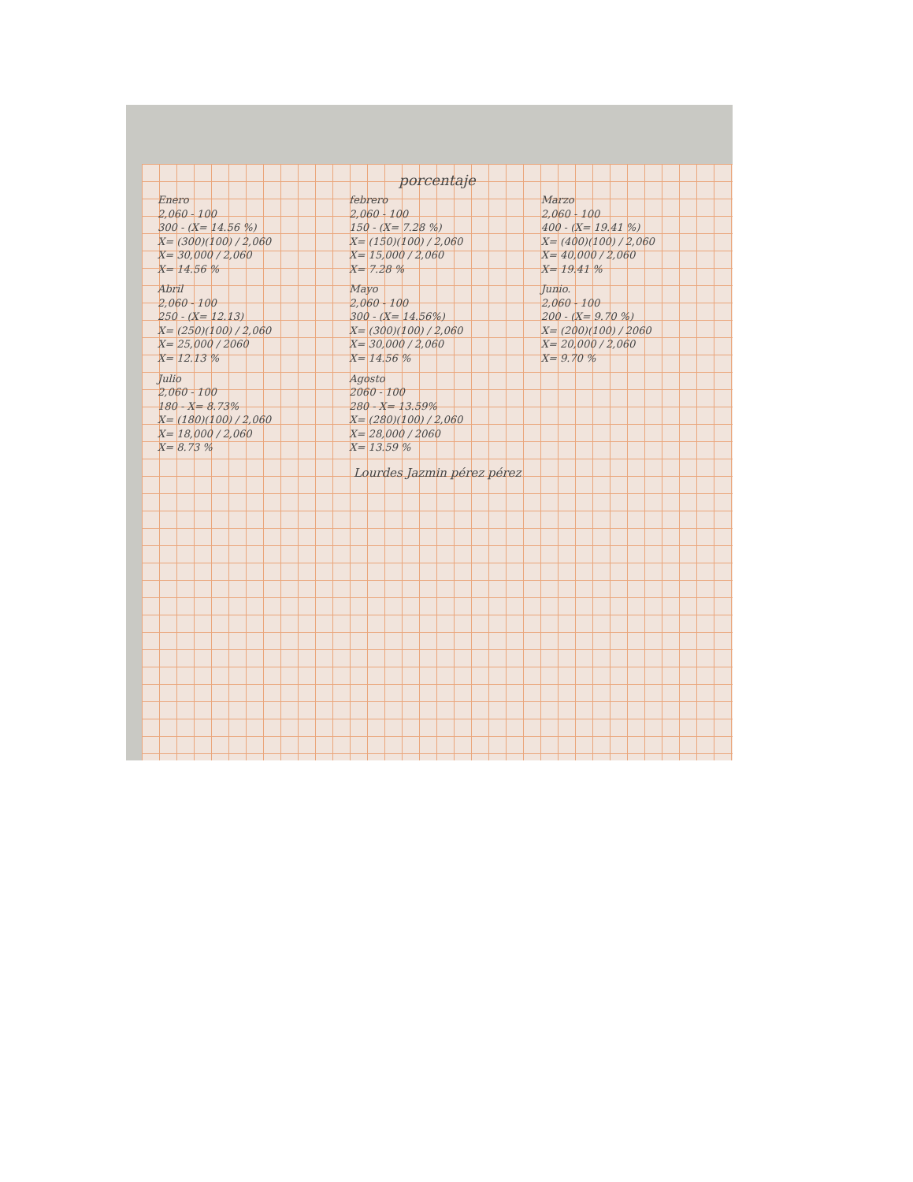porcentaje
Enero
2,060 - 100
300 - (X= 14.56 %)
X= (300)(100) / 2,060
X= 30,000 / 2,060
X= 14.56 %
febrero
2,060 - 100
150 - (X= 7.28 %)
X= (150)(100) / 2,060
X= 15,000 / 2,060
X= 7.28 %
Marzo
2,060 - 100
400 - (X= 19.41 %)
X= (400)(100) / 2,060
X= 40,000 / 2,060
X= 19.41 %
Abril
2,060 - 100
250 - (X= 12.13)
X= (250)(100) / 2,060
X= 25,000 / 2060
X= 12.13 %
Mayo
2,060 - 100
300 - (X= 14.56%)
X= (300)(100) / 2,060
X= 30,000 / 2,060
X= 14.56 %
Junio.
2,060 - 100
200 - (X= 9.70 %)
X= (200)(100) / 2060
X= 20,000 / 2,060
X= 9.70 %
Julio
2,060 - 100
180 - X= 8.73%
X= (180)(100) / 2,060
X= 18,000 / 2,060
X= 8.73 %
Agosto
2060 - 100
280 - X= 13.59%
X= (280)(100) / 2,060
X= 28,000 / 2060
X= 13.59 %
Lourdes Jazmin pérez pérez